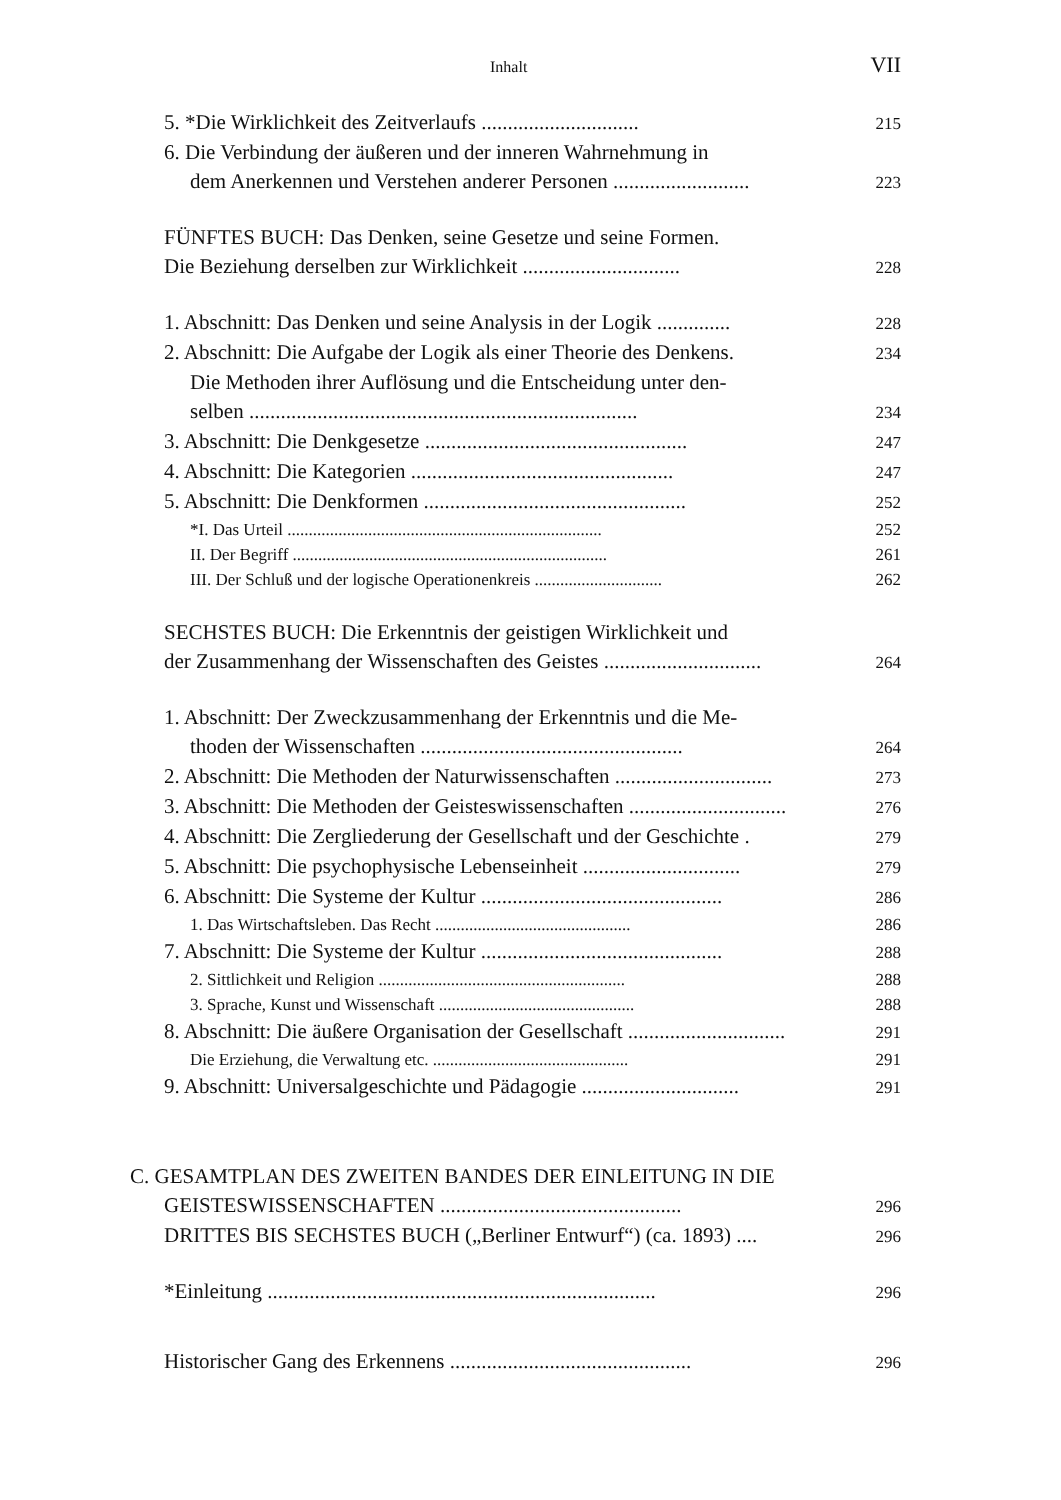Inhalt VII
5. *Die Wirklichkeit des Zeitverlaufs .............................. 215
6. Die Verbindung der äußeren und der inneren Wahrnehmung in
dem Anerkennen und Verstehen anderer Personen .......................... 223
FÜNFTES BUCH: Das Denken, seine Gesetze und seine Formen.
Die Beziehung derselben zur Wirklichkeit .............................. 228
1. Abschnitt: Das Denken und seine Analysis in der Logik .............. 228
2. Abschnitt: Die Aufgabe der Logik als einer Theorie des Denkens. 234
Die Methoden ihrer Auflösung und die Entscheidung unter den-
selben .......................................................................... 234
3. Abschnitt: Die Denkgesetze .................................................. 247
4. Abschnitt: Die Kategorien .................................................. 247
5. Abschnitt: Die Denkformen .................................................. 252
*I. Das Urteil .......................................................................... 252
II. Der Begriff .......................................................................... 261
III. Der Schluß und der logische Operationenkreis .............................. 262
SECHSTES BUCH: Die Erkenntnis der geistigen Wirklichkeit und
der Zusammenhang der Wissenschaften des Geistes .............................. 264
1. Abschnitt: Der Zweckzusammenhang der Erkenntnis und die Me-
thoden der Wissenschaften .................................................. 264
2. Abschnitt: Die Methoden der Naturwissenschaften .............................. 273
3. Abschnitt: Die Methoden der Geisteswissenschaften .............................. 276
4. Abschnitt: Die Zergliederung der Gesellschaft und der Geschichte . 279
5. Abschnitt: Die psychophysische Lebenseinheit .............................. 279
6. Abschnitt: Die Systeme der Kultur .............................................. 286
1. Das Wirtschaftsleben. Das Recht .............................................. 286
7. Abschnitt: Die Systeme der Kultur .............................................. 288
2. Sittlichkeit und Religion .......................................................... 288
3. Sprache, Kunst und Wissenschaft .............................................. 288
8. Abschnitt: Die äußere Organisation der Gesellschaft .............................. 291
Die Erziehung, die Verwaltung etc. .............................................. 291
9. Abschnitt: Universalgeschichte und Pädagogie .............................. 291
C. GESAMTPLAN DES ZWEITEN BANDES DER EINLEITUNG IN DIE
GEISTESWISSENSCHAFTEN .............................................. 296
DRITTES BIS SECHSTES BUCH („Berliner Entwurf“) (ca. 1893) .... 296
*Einleitung .......................................................................... 296
Historischer Gang des Erkennens .............................................. 296